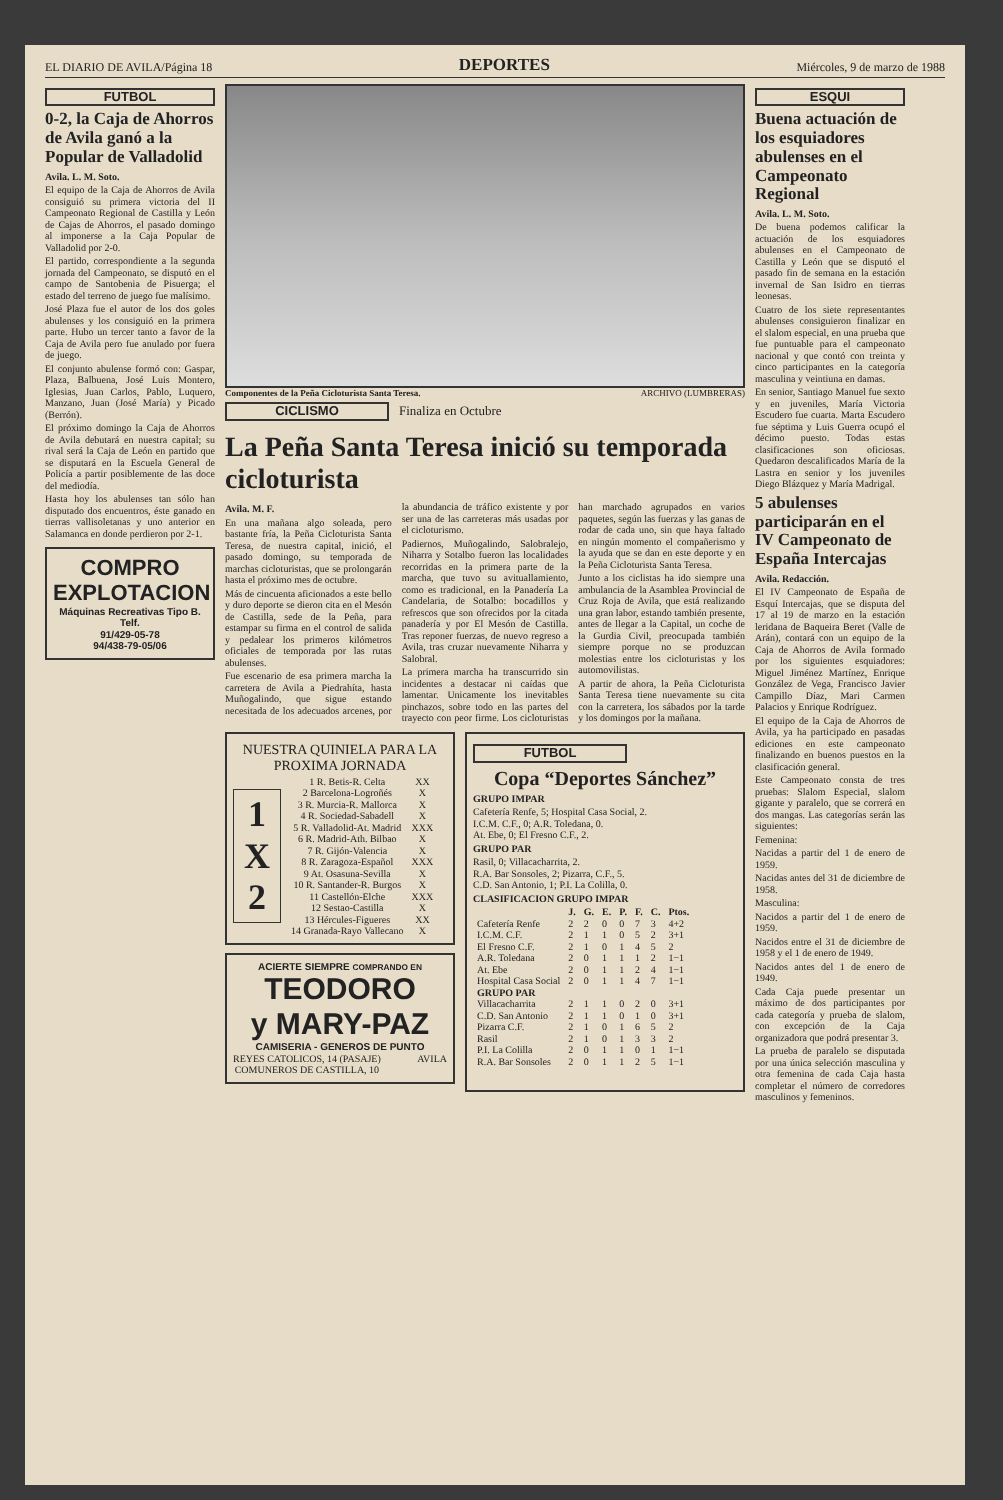EL DIARIO DE AVILA/Página 18 DEPORTES Miércoles, 9 de marzo de 1988
FUTBOL
0-2, la Caja de Ahorros de Avila ganó a la Popular de Valladolid
Avila. L. M. Soto.
El equipo de la Caja de Ahorros de Avila consiguió su primera victoria del II Campeonato Regional de Castilla y León de Cajas de Ahorros, el pasado domingo al imponerse a la Caja Popular de Valladolid por 2-0.
El partido, correspondiente a la segunda jornada del Campeonato, se disputó en el campo de Santobenia de Pisuerga; el estado del terreno de juego fue malísimo.
José Plaza fue el autor de los dos goles abulenses y los consiguió en la primera parte. Hubo un tercer tanto a favor de la Caja de Avila pero fue anulado por fuera de juego.
El conjunto abulense formó con: Gaspar, Plaza, Balbuena, José Luis Montero, Iglesias, Juan Carlos, Pablo, Luquero, Manzano, Juan (José María) y Picado (Berrón).
El próximo domingo la Caja de Ahorros de Avila debutará en nuestra capital; su rival será la Caja de León en partido que se disputará en la Escuela General de Policía a partir posiblemente de las doce del mediodía.
Hasta hoy los abulenses tan sólo han disputado dos encuentros, éste ganado en tierras vallisoletanas y uno anterior en Salamanca en donde perdieron por 2-1.
COMPRO
EXPLOTACION
Máquinas Recreativas Tipo B. Telf.
91/429-05-78
94/438-79-05/06
Componentes de la Peña Cicloturista Santa Teresa. ARCHIVO (LUMBRERAS)
CICLISMO
Finaliza en Octubre
La Peña Santa Teresa inició su temporada cicloturista
Avila. M. F.
En una mañana algo soleada, pero bastante fría, la Peña Cicloturista Santa Teresa, de nuestra capital, inició, el pasado domingo, su temporada de marchas cicloturistas, que se prolongarán hasta el próximo mes de octubre.
Más de cincuenta aficionados a este bello y duro deporte se dieron cita en el Mesón de Castilla, sede de la Peña, para estampar su firma en el control de salida y pedalear los primeros kilómetros oficiales de temporada por las rutas abulenses.
Fue escenario de esa primera marcha la carretera de Avila a Piedrahíta, hasta Muñogalindo, que sigue estando necesitada de los adecuados arcenes, por la abundancia de tráfico existente y por ser una de las carreteras más usadas por el cicloturismo.
Padiernos, Muñogalindo, Salobralejo, Niharra y Sotalbo fueron las localidades recorridas en la primera parte de la marcha, que tuvo su avituallamiento, como es tradicional, en la Panadería La Candelaria, de Sotalbo: bocadillos y refrescos que son ofrecidos por la citada panadería y por El Mesón de Castilla. Tras reponer fuerzas, de nuevo regreso a Avila, tras cruzar nuevamente Niharra y Salobral.
La primera marcha ha transcurrido sin incidentes a destacar ni caídas que lamentar. Unicamente los inevitables pinchazos, sobre todo en las partes del trayecto con peor firme. Los cicloturistas han marchado agrupados en varios paquetes, según las fuerzas y las ganas de rodar de cada uno, sin que haya faltado en ningún momento el compañerismo y la ayuda que se dan en este deporte y en la Peña Cicloturista Santa Teresa.
Junto a los ciclistas ha ido siempre una ambulancia de la Asamblea Provincial de Cruz Roja de Avila, que está realizando una gran labor, estando también presente, antes de llegar a la Capital, un coche de la Gurdia Civil, preocupada también siempre porque no se produzcan molestias entre los cicloturistas y los automovilistas.
A partir de ahora, la Peña Cicloturista Santa Teresa tiene nuevamente su cita con la carretera, los sábados por la tarde y los domingos por la mañana.
NUESTRA QUINIELA PARA LA PROXIMA JORNADA
1
X
2
| 1 R. Betis-R. Celta | XX |
| 2 Barcelona-Logroñés | X |
| 3 R. Murcia-R. Mallorca | X |
| 4 R. Sociedad-Sabadell | X |
| 5 R. Valladolid-At. Madrid | XXX |
| 6 R. Madrid-Ath. Bilbao | X |
| 7 R. Gijón-Valencia | X |
| 8 R. Zaragoza-Español | XXX |
| 9 At. Osasuna-Sevilla | X |
| 10 R. Santander-R. Burgos | X |
| 11 Castellón-Elche | XXX |
| 12 Sestao-Castilla | X |
| 13 Hércules-Figueres | XX |
| 14 Granada-Rayo Vallecano | X |
ACIERTE SIEMPRE COMPRANDO EN
TEODORO
y MARY-PAZ
CAMISERIA - GENEROS DE PUNTO
REYES CATOLICOS, 14 (PASAJE)
COMUNEROS DE CASTILLA, 10 AVILA
FUTBOL
Copa “Deportes Sánchez”
GRUPO IMPAR
Cafetería Renfe, 5; Hospital Casa Social, 2.
I.C.M. C.F., 0; A.R. Toledana, 0.
At. Ebe, 0; El Fresno C.F., 2.
GRUPO PAR
Rasil, 0; Villacacharrita, 2.
R.A. Bar Sonsoles, 2; Pizarra, C.F., 5.
C.D. San Antonio, 1; P.I. La Colilla, 0.
CLASIFICACION GRUPO IMPAR
| | J. | G. | E. | P. | F. | C. | Ptos. |
| --- | --- | --- | --- | --- | --- | --- | --- |
| Cafetería Renfe | 2 | 2 | 0 | 0 | 7 | 3 | 4+2 |
| I.C.M. C.F. | 2 | 1 | 1 | 0 | 5 | 2 | 3+1 |
| El Fresno C.F. | 2 | 1 | 0 | 1 | 4 | 5 | 2 |
| A.R. Toledana | 2 | 0 | 1 | 1 | 1 | 2 | 1−1 |
| At. Ebe | 2 | 0 | 1 | 1 | 2 | 4 | 1−1 |
| Hospital Casa Social | 2 | 0 | 1 | 1 | 4 | 7 | 1−1 |
| GRUPO PAR | | | | | | | |
| Villacacharrita | 2 | 1 | 1 | 0 | 2 | 0 | 3+1 |
| C.D. San Antonio | 2 | 1 | 1 | 0 | 1 | 0 | 3+1 |
| Pizarra C.F. | 2 | 1 | 0 | 1 | 6 | 5 | 2 |
| Rasil | 2 | 1 | 0 | 1 | 3 | 3 | 2 |
| P.I. La Colilla | 2 | 0 | 1 | 1 | 0 | 1 | 1−1 |
| R.A. Bar Sonsoles | 2 | 0 | 1 | 1 | 2 | 5 | 1−1 |
ESQUI
Buena actuación de los esquiadores abulenses en el Campeonato Regional
Avila. L. M. Soto.
De buena podemos calificar la actuación de los esquiadores abulenses en el Campeonato de Castilla y León que se disputó el pasado fin de semana en la estación invernal de San Isidro en tierras leonesas.
Cuatro de los siete representantes abulenses consiguieron finalizar en el slalom especial, en una prueba que fue puntuable para el campeonato nacional y que contó con treinta y cinco participantes en la categoría masculina y veintiuna en damas.
En senior, Santiago Manuel fue sexto y en juveniles, María Victoria Escudero fue cuarta. Marta Escudero fue séptima y Luis Guerra ocupó el décimo puesto. Todas estas clasificaciones son oficiosas. Quedaron descalificados María de la Lastra en senior y los juveniles Diego Blázquez y María Madrigal.
5 abulenses participarán en el IV Campeonato de España Intercajas
Avila. Redacción.
El IV Campeonato de España de Esquí Intercajas, que se disputa del 17 al 19 de marzo en la estación leridana de Baqueira Beret (Valle de Arán), contará con un equipo de la Caja de Ahorros de Avila formado por los siguientes esquiadores: Miguel Jiménez Martínez, Enrique González de Vega, Francisco Javier Campillo Díaz, Mari Carmen Palacios y Enrique Rodríguez.
El equipo de la Caja de Ahorros de Avila, ya ha participado en pasadas ediciones en este campeonato finalizando en buenos puestos en la clasificación general.
Este Campeonato consta de tres pruebas: Slalom Especial, slalom gigante y paralelo, que se correrá en dos mangas. Las categorías serán las siguientes:
Femenina:
Nacidas a partir del 1 de enero de 1959.
Nacidas antes del 31 de diciembre de 1958.
Masculina:
Nacidos a partir del 1 de enero de 1959.
Nacidos entre el 31 de diciembre de 1958 y el 1 de enero de 1949.
Nacidos antes del 1 de enero de 1949.
Cada Caja puede presentar un máximo de dos participantes por cada categoría y prueba de slalom, con excepción de la Caja organizadora que podrá presentar 3.
La prueba de paralelo se disputada por una única selección masculina y otra femenina de cada Caja hasta completar el número de corredores masculinos y femeninos.